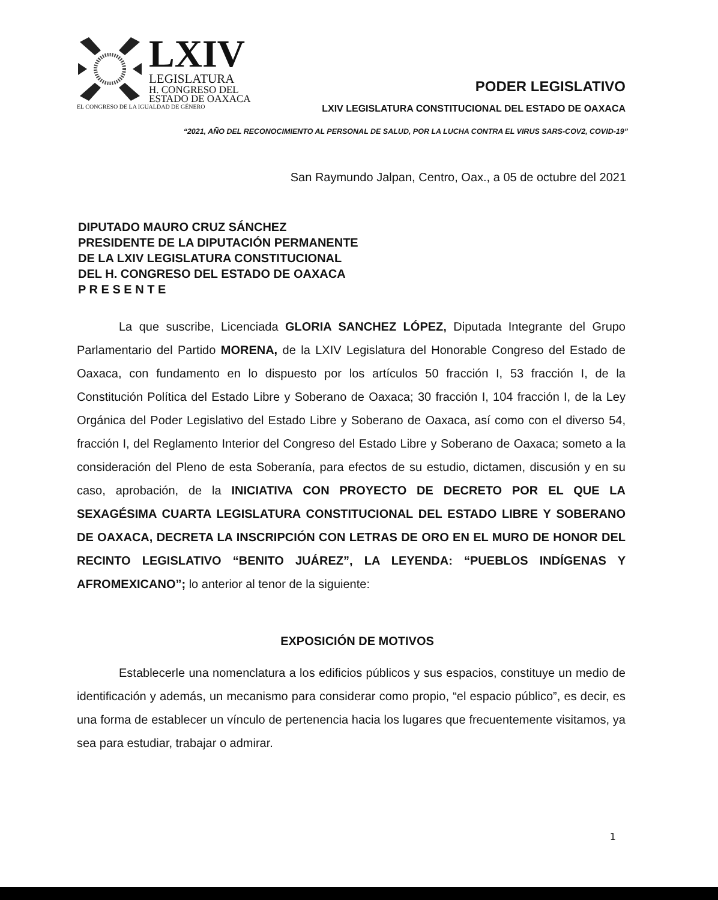LXIV
LEGISLATURA
H. CONGRESO DEL
ESTADO DE OAXACA
PODER LEGISLATIVO
EL CONGRESO DE LA IGUALDAD DE GÉNERO LXIV LEGISLATURA CONSTITUCIONAL DEL ESTADO DE OAXACA
“2021, AÑO DEL RECONOCIMIENTO AL PERSONAL DE SALUD, POR LA LUCHA CONTRA EL VIRUS SARS-COV2, COVID-19”
San Raymundo Jalpan, Centro, Oax., a 05 de octubre del 2021
DIPUTADO MAURO CRUZ SÁNCHEZ
PRESIDENTE DE LA DIPUTACIÓN PERMANENTE
DE LA LXIV LEGISLATURA CONSTITUCIONAL
DEL H. CONGRESO DEL ESTADO DE OAXACA
P R E S E N T E
La que suscribe, Licenciada GLORIA SANCHEZ LÓPEZ, Diputada Integrante del Grupo Parlamentario del Partido MORENA, de la LXIV Legislatura del Honorable Congreso del Estado de Oaxaca, con fundamento en lo dispuesto por los artículos 50 fracción I, 53 fracción I, de la Constitución Política del Estado Libre y Soberano de Oaxaca; 30 fracción I, 104 fracción I, de la Ley Orgánica del Poder Legislativo del Estado Libre y Soberano de Oaxaca, así como con el diverso 54, fracción I, del Reglamento Interior del Congreso del Estado Libre y Soberano de Oaxaca; someto a la consideración del Pleno de esta Soberanía, para efectos de su estudio, dictamen, discusión y en su caso, aprobación, de la INICIATIVA CON PROYECTO DE DECRETO POR EL QUE LA SEXAGÉSIMA CUARTA LEGISLATURA CONSTITUCIONAL DEL ESTADO LIBRE Y SOBERANO DE OAXACA, DECRETA LA INSCRIPCIÓN CON LETRAS DE ORO EN EL MURO DE HONOR DEL RECINTO LEGISLATIVO “BENITO JUÁREZ”, LA LEYENDA: “PUEBLOS INDÍGENAS Y AFROMEXICANO”; lo anterior al tenor de la siguiente:
EXPOSICIÓN DE MOTIVOS
Establecerle una nomenclatura a los edificios públicos y sus espacios, constituye un medio de identificación y además, un mecanismo para considerar como propio, “el espacio público”, es decir, es una forma de establecer un vínculo de pertenencia hacia los lugares que frecuentemente visitamos, ya sea para estudiar, trabajar o admirar.
1